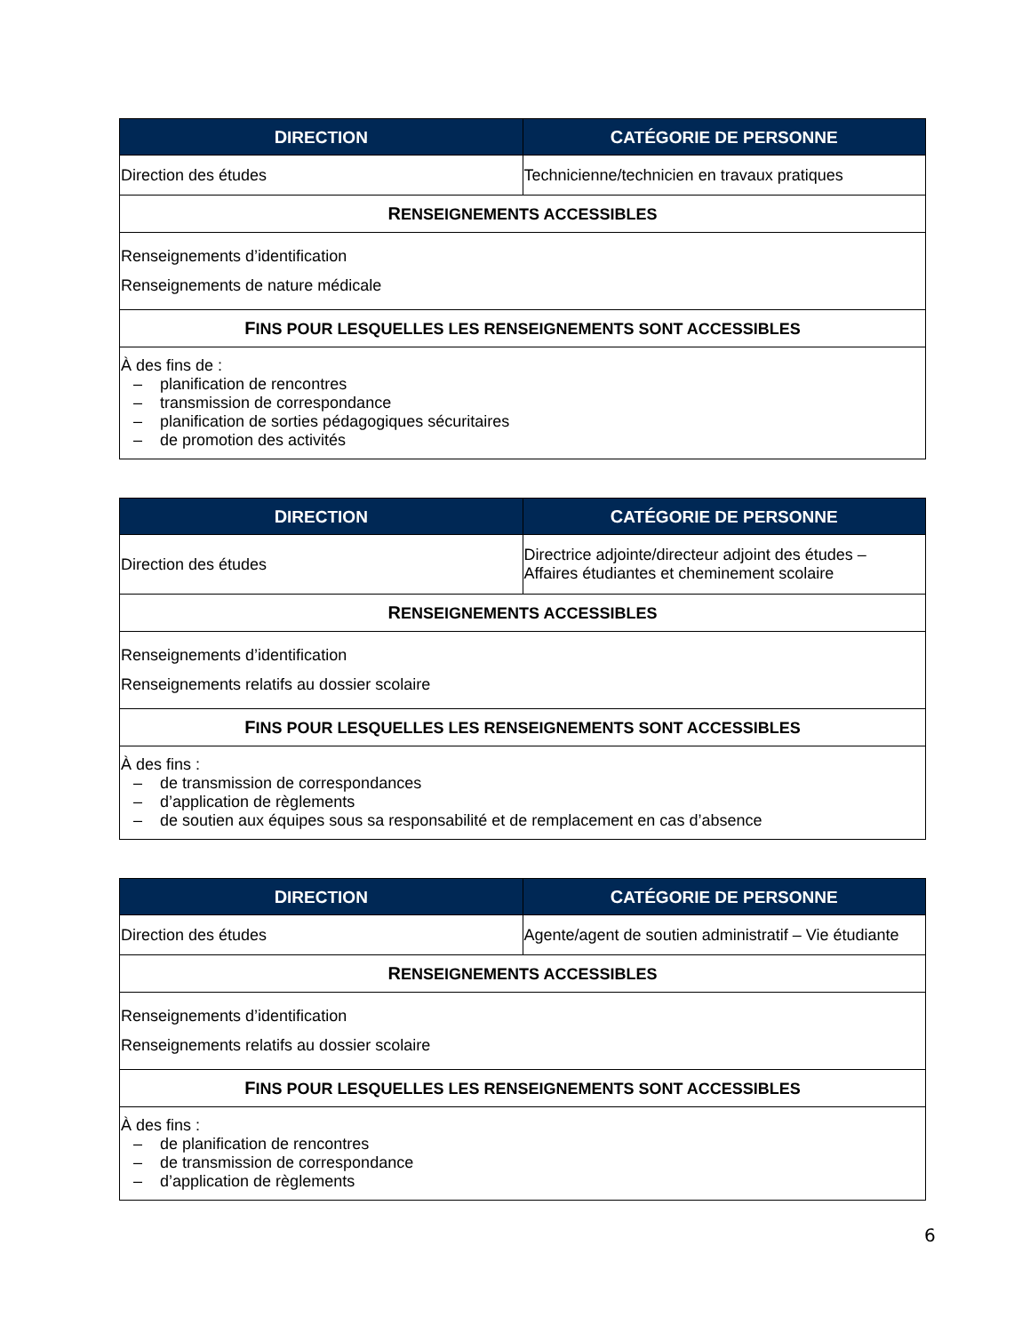| D IRECTION | C ATÉGORIE DE PERSONNE |
| --- | --- |
| Direction des études | Technicienne/technicien en travaux pratiques |
| R ENSEIGNEMENTS ACCESSIBLES | |
| Renseignements d’identification Renseignements de nature médicale | |
| F INS POUR LESQUELLES LES RENSEIGNEMENTS SONT ACCESSIBLES | |
| À des fins de : – planification de rencontres – transmission de correspondance – planification de sorties pédagogiques sécuritaires – de promotion des activités | |
| D IRECTION | C ATÉGORIE DE PERSONNE |
| --- | --- |
| Direction des études | Directrice adjointe/directeur adjoint des études – Affaires étudiantes et cheminement scolaire |
| R ENSEIGNEMENTS ACCESSIBLES | |
| Renseignements d’identification Renseignements relatifs au dossier scolaire | |
| F INS POUR LESQUELLES LES RENSEIGNEMENTS SONT ACCESSIBLES | |
| À des fins : – de transmission de correspondances – d’application de règlements – de soutien aux équipes sous sa responsabilité et de remplacement en cas d’absence | |
| D IRECTION | C ATÉGORIE DE PERSONNE |
| --- | --- |
| Direction des études | Agente/agent de soutien administratif – Vie étudiante |
| R ENSEIGNEMENTS ACCESSIBLES | |
| Renseignements d’identification Renseignements relatifs au dossier scolaire | |
| F INS POUR LESQUELLES LES RENSEIGNEMENTS SONT ACCESSIBLES | |
| À des fins : – de planification de rencontres – de transmission de correspondance – d’application de règlements | |
6